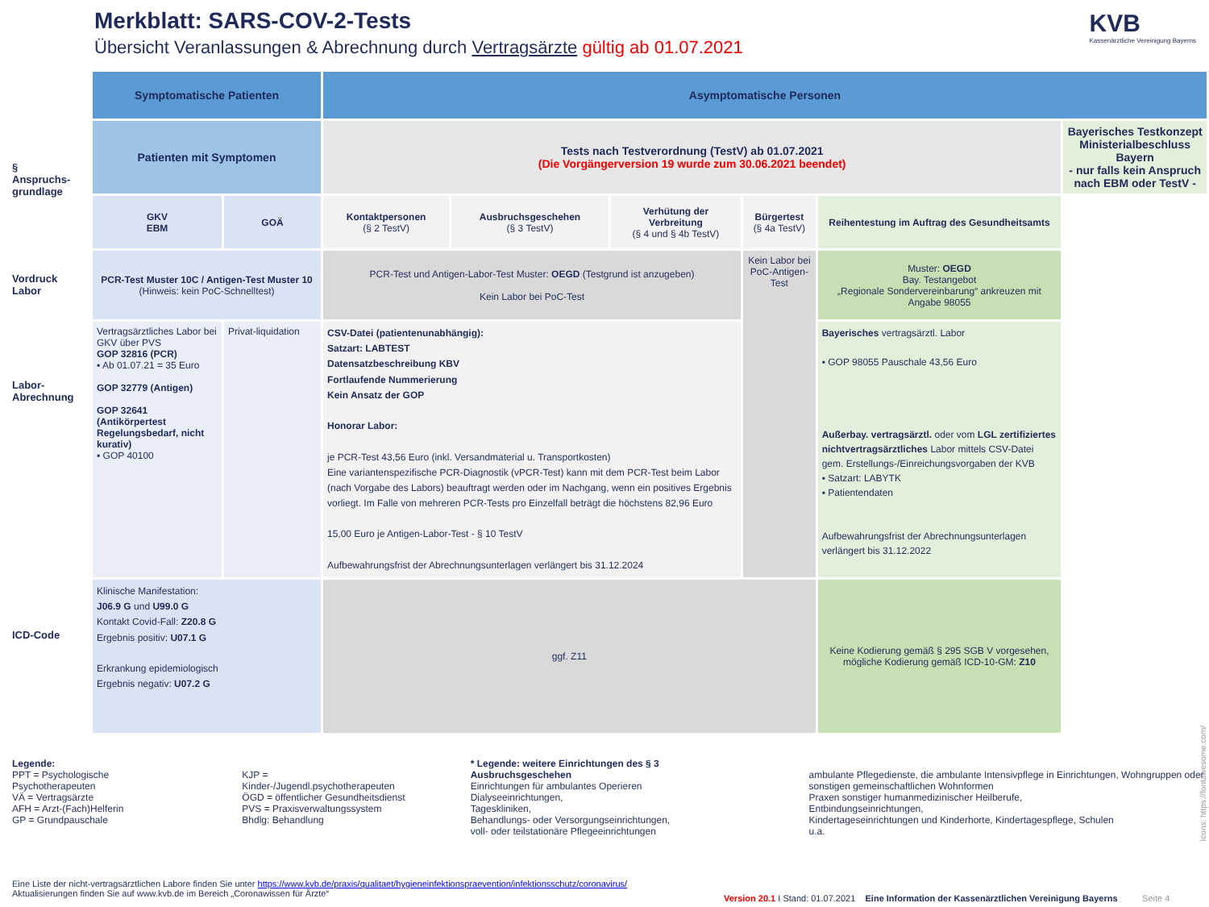Merkblatt: SARS-COV-2-Tests
Übersicht Veranlassungen & Abrechnung durch Vertragsärzte gültig ab 01.07.2021
KVB
Kassenärztliche Vereinigung Bayerns
§
Anspruchs-
grundlage
Vordruck
Labor
Labor-
Abrechnung
ICD-Code
| Symptomatische Patienten | | Asymptomatische Personen | | | | | |
| Patienten mit Symptomen | | Tests nach Testverordnung (TestV) ab 01.07.2021 (Die Vorgängerversion 19 wurde zum 30.06.2021 beendet) | | | | | Bayerisches Testkonzept Ministerialbeschluss Bayern - nur falls kein Anspruch nach EBM oder TestV - |
| GKV EBM | GOÄ | Kontaktpersonen (§ 2 TestV) | Ausbruchsgeschehen (§ 3 TestV) | Verhütung der Verbreitung (§ 4 und § 4b TestV) | Bürgertest (§ 4a TestV) | Reihentestung im Auftrag des Gesundheitsamts | |
| PCR-Test Muster 10C / Antigen-Test Muster 10 (Hinweis: kein PoC-Schnelltest) | | PCR-Test und Antigen-Labor-Test Muster: OEGD (Testgrund ist anzugeben) Kein Labor bei PoC-Test | | | Kein Labor bei PoC-Antigen-Test | Muster: OEGD Bay. Testangebot „Regionale Sondervereinbarung“ ankreuzen mit Angabe 98055 | |
| Vertragsärztliches Labor bei GKV über PVS GOP 32816 (PCR) ▪ Ab 01.07.21 = 35 Euro GOP 32779 (Antigen) GOP 32641 (Antikörpertest Regelungsbedarf, nicht kurativ) ▪ GOP 40100 | Privat-liquidation | CSV-Datei (patientenunabhängig): Satzart: LABTEST Datensatzbeschreibung KBV Fortlaufende Nummerierung Kein Ansatz der GOP Honorar Labor: je PCR-Test 43,56 Euro (inkl. Versandmaterial u. Transportkosten) Eine variantenspezifische PCR-Diagnostik (vPCR-Test) kann mit dem PCR-Test beim Labor (nach Vorgabe des Labors) beauftragt werden oder im Nachgang, wenn ein positives Ergebnis vorliegt. Im Falle von mehreren PCR-Tests pro Einzelfall beträgt die höchstens 82,96 Euro 15,00 Euro je Antigen-Labor-Test - § 10 TestV Aufbewahrungsfrist der Abrechnungsunterlagen verlängert bis 31.12.2024 | | | | Bayerisches vertragsärztl. Labor ▪ GOP 98055 Pauschale 43,56 Euro Außerbay. vertragsärztl. oder vom LGL zertifiziertes nichtvertragsärztliches Labor mittels CSV-Datei gem. Erstellungs-/Einreichungsvorgaben der KVB ▪ Satzart: LABYTK ▪ Patientendaten Aufbewahrungsfrist der Abrechnungsunterlagen verlängert bis 31.12.2022 | |
| Klinische Manifestation: J06.9 G und U99.0 G Kontakt Covid-Fall: Z20.8 G Ergebnis positiv: U07.1 G Erkrankung epidemiologisch Ergebnis negativ: U07.2 G | | ggf. Z11 | | | | Keine Kodierung gemäß § 295 SGB V vorgesehen, mögliche Kodierung gemäß ICD-10-GM: Z10 | |
Legende:
PPT = Psychologische Psychotherapeuten
VÄ = Vertragsärzte
AFH = Arzt-(Fach)Helferin
GP = Grundpauschale
KJP = Kinder-/Jugendl.psychotherapeuten
ÖGD = öffentlicher Gesundheitsdienst
PVS = Praxisverwaltungssystem
Bhdlg: Behandlung
* Legende: weitere Einrichtungen des § 3 Ausbruchsgeschehen
Einrichtungen für ambulantes Operieren
Dialyseeinrichtungen,
Tageskliniken,
Behandlungs- oder Versorgungseinrichtungen,
voll- oder teilstationäre Pflegeeinrichtungen
ambulante Pflegedienste, die ambulante Intensivpflege in Einrichtungen, Wohngruppen oder sonstigen gemeinschaftlichen Wohnformen
Praxen sonstiger humanmedizinischer Heilberufe,
Entbindungseinrichtungen,
Kindertageseinrichtungen und Kinderhorte, Kindertagespflege, Schulen
u.a.
Eine Liste der nicht-vertragsärztlichen Labore finden Sie unter https://www.kvb.de/praxis/qualitaet/hygieneinfektionspraevention/infektionsschutz/coronavirus/
Aktualisierungen finden Sie auf www.kvb.de im Bereich „Coronawissen für Ärzte“
Version 20.1 I Stand: 01.07.2021 Eine Information der Kassenärztlichen Vereinigung Bayerns Seite 4
Icons: https://fontawesome.com/